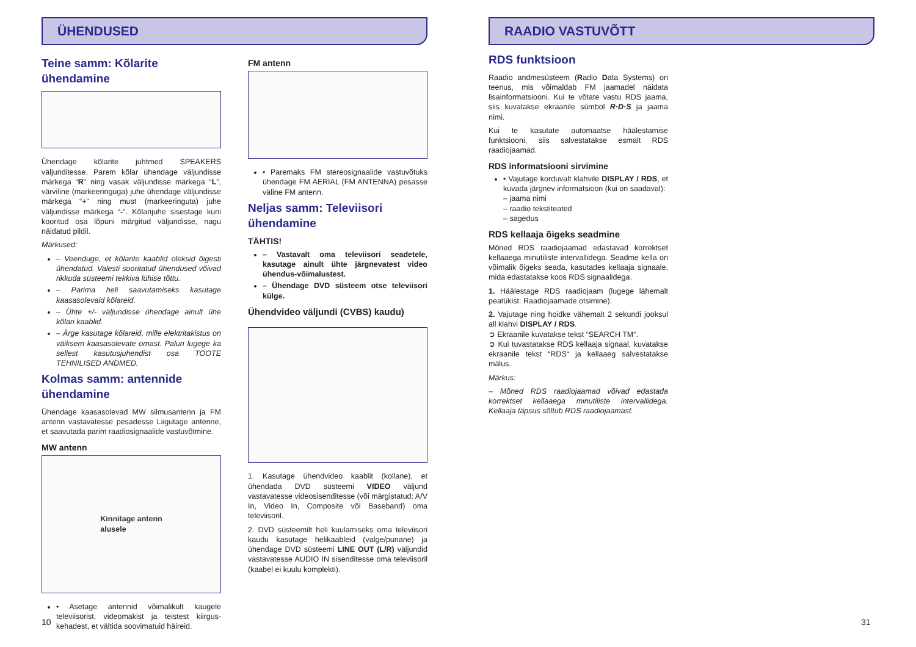ÜHENDUSED
Teine samm: Kõlarite ühendamine
Ühendage kõlarite juhtmed SPEAKERS väljunditesse. Parem kõlar ühendage väljundisse märkega “R” ning vasak väljundisse märkega “L”, värviline (markeeringuga) juhe ühendage väljundisse märkega “+” ning must (markeeringuta) juhe väljundisse märkega “-”. Kõlarijuhe sisestage kuni kooritud osa lõpuni märgitud väljundisse, nagu näidatud pildil.
Märkused:
– Veenduge, et kõlarite kaablid oleksid õigesti ühendatud. Valesti sooritatud ühendused võivad rikkuda süsteemi tekkiva lühise tõttu.
– Parima heli saavutamiseks kasutage kaasasolevaid kõlareid.
– Ühte +/- väljundisse ühendage ainult ühe kõlari kaablid.
– Ärge kasutage kõlareid, mille elektritakistus on väiksem kaasasolevate omast. Palun lugege ka sellest kasutusjuhendist osa TOOTE TEHNILISED ANDMED.
Kolmas samm: antennide ühendamine
Ühendage kaasasolevad MW silmusantenn ja FM antenn vastavatesse pesadesse Liigutage antenne, et saavutada parim raadiosignaalide vastuvõtmine.
MW antenn
Kinnitage antenn
alusele
• Asetage antennid võimalikult kaugele televiisorist, videomakist ja teistest kiirgus-kehadest, et vältida soovimatuid häireid.
FM antenn
• Paremaks FM stereosignaalide vastuvõtuks ühendage FM AERIAL (FM ANTENNA) pesasse väline FM antenn.
Neljas samm: Televiisori ühendamine
TÄHTIS!
– Vastavalt oma televiisori seadetele, kasutage ainult ühte järgnevatest video ühendus-võimalustest.
– Ühendage DVD süsteem otse televiisori külge.
Ühendvideo väljundi (CVBS) kaudu)
1. Kasutage ühendvideo kaablit (kollane), et ühendada DVD süsteemi VIDEO väljund vastavatesse videosisenditesse (või märgistatud: A/V In, Video In, Composite või Baseband) oma televiisoril.
2. DVD süsteemilt heli kuulamiseks oma televiisori kaudu kasutage helikaableid (valge/punane) ja ühendage DVD süsteemi LINE OUT (L/R) väljundid vastavatesse AUDIO IN sisenditesse oma televiisoril (kaabel ei kuulu komplekti).
10
RAADIO VASTUVÕTT
RDS funktsioon
Raadio andmesüsteem (Radio Data Systems) on teenus, mis võimaldab FM jaamadel näidata lisainformatsiooni. Kui te võtate vastu RDS jaama, siis kuvatakse ekraanile sümbol R·D·S ja jaama nimi.
Kui te kasutate automaatse häälestamise funktsiooni, siis salvestatakse esmalt RDS raadiojaamad.
RDS informatsiooni sirvimine
• Vajutage korduvalt klahvile DISPLAY / RDS, et kuvada järgnev informatsioon (kui on saadaval):
– jaama nimi
– raadio teksti­teated
– sagedus
RDS kellaaja õigeks seadmine
Mõned RDS raadiojaamad edastavad korrektset kellaaega minutiliste intervallidega. Seadme kella on võimalik õigeks seada, kasutades kellaaja signaale, mida edastatakse koos RDS signaalidega.
1. Häälestage RDS raadiojaam (lugege lähemalt peatükist: Raadiojaamade otsimine).
2. Vajutage ning hoidke vähemalt 2 sekundi jooksul all klahvi DISPLAY / RDS.
➲ Ekraanile kuvatakse tekst “SEARCH TM“.
➲ Kui tuvastatakse RDS kellaaja signaal, kuvatakse ekraanile tekst “RDS“ ja kellaaeg salvestatakse mälus.
Märkus:
– Mõned RDS raadiojaamad võivad edastada korrektset kellaaega minutiliste intervallidega. Kellaaja täpsus sõltub RDS raadiojaamast.
31